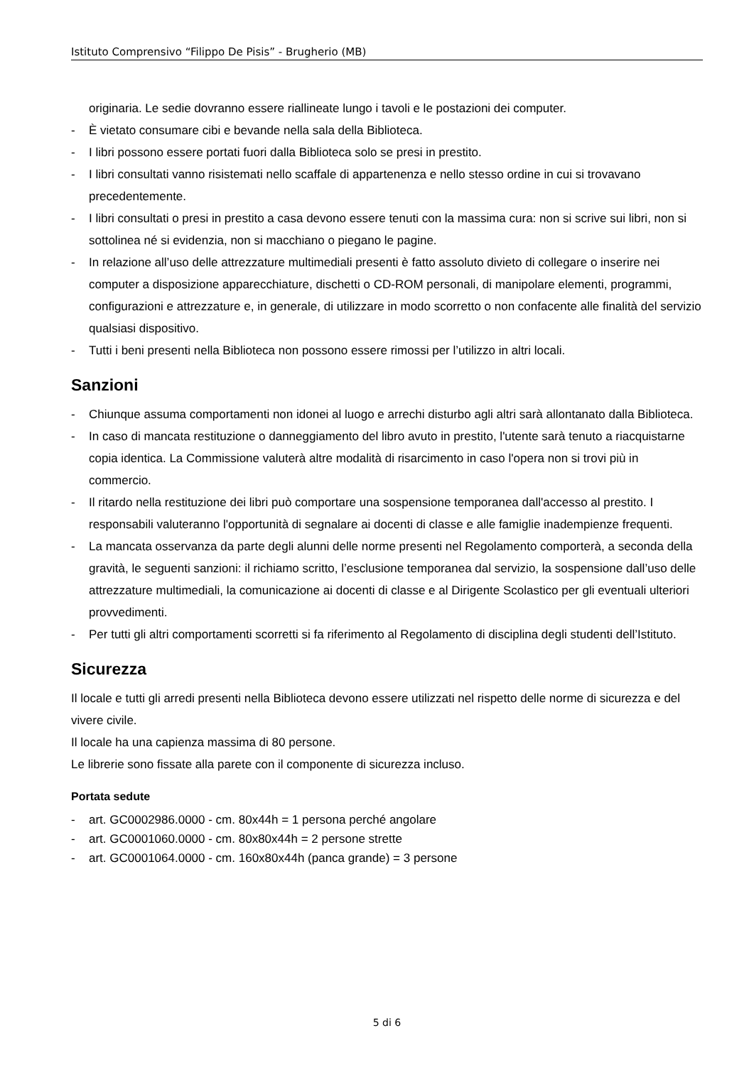Istituto Comprensivo “Filippo De Pisis” - Brugherio (MB)
originaria. Le sedie dovranno essere riallineate lungo i tavoli e le postazioni dei computer.
- È vietato consumare cibi e bevande nella sala della Biblioteca.
- I libri possono essere portati fuori dalla Biblioteca solo se presi in prestito.
- I libri consultati vanno risistemati nello scaffale di appartenenza e nello stesso ordine in cui si trovavano precedentemente.
- I libri consultati o presi in prestito a casa devono essere tenuti con la massima cura: non si scrive sui libri, non si sottolinea né si evidenzia, non si macchiano o piegano le pagine.
- In relazione all’uso delle attrezzature multimediali presenti è fatto assoluto divieto di collegare o inserire nei computer a disposizione apparecchiature, dischetti o CD-ROM personali, di manipolare elementi, programmi, configurazioni e attrezzature e, in generale, di utilizzare in modo scorretto o non confacente alle finalità del servizio qualsiasi dispositivo.
- Tutti i beni presenti nella Biblioteca non possono essere rimossi per l’utilizzo in altri locali.
Sanzioni
- Chiunque assuma comportamenti non idonei al luogo e arrechi disturbo agli altri sarà allontanato dalla Biblioteca.
- In caso di mancata restituzione o danneggiamento del libro avuto in prestito, l'utente sarà tenuto a riacquistarne copia identica. La Commissione valuterà altre modalità di risarcimento in caso l'opera non si trovi più in commercio.
- Il ritardo nella restituzione dei libri può comportare una sospensione temporanea dall'accesso al prestito. I responsabili valuteranno l'opportunità di segnalare ai docenti di classe e alle famiglie inadempienze frequenti.
- La mancata osservanza da parte degli alunni delle norme presenti nel Regolamento comporterà, a seconda della gravità, le seguenti sanzioni: il richiamo scritto, l’esclusione temporanea dal servizio, la sospensione dall’uso delle attrezzature multimediali, la comunicazione ai docenti di classe e al Dirigente Scolastico per gli eventuali ulteriori provvedimenti.
- Per tutti gli altri comportamenti scorretti si fa riferimento al Regolamento di disciplina degli studenti dell’Istituto.
Sicurezza
Il locale e tutti gli arredi presenti nella Biblioteca devono essere utilizzati nel rispetto delle norme di sicurezza e del vivere civile.
Il locale ha una capienza massima di 80 persone.
Le librerie sono fissate alla parete con il componente di sicurezza incluso.
Portata sedute
- art. GC0002986.0000 - cm. 80x44h = 1 persona perché angolare
- art. GC0001060.0000 - cm. 80x80x44h = 2 persone strette
- art. GC0001064.0000 - cm. 160x80x44h (panca grande) = 3 persone
5 di 6